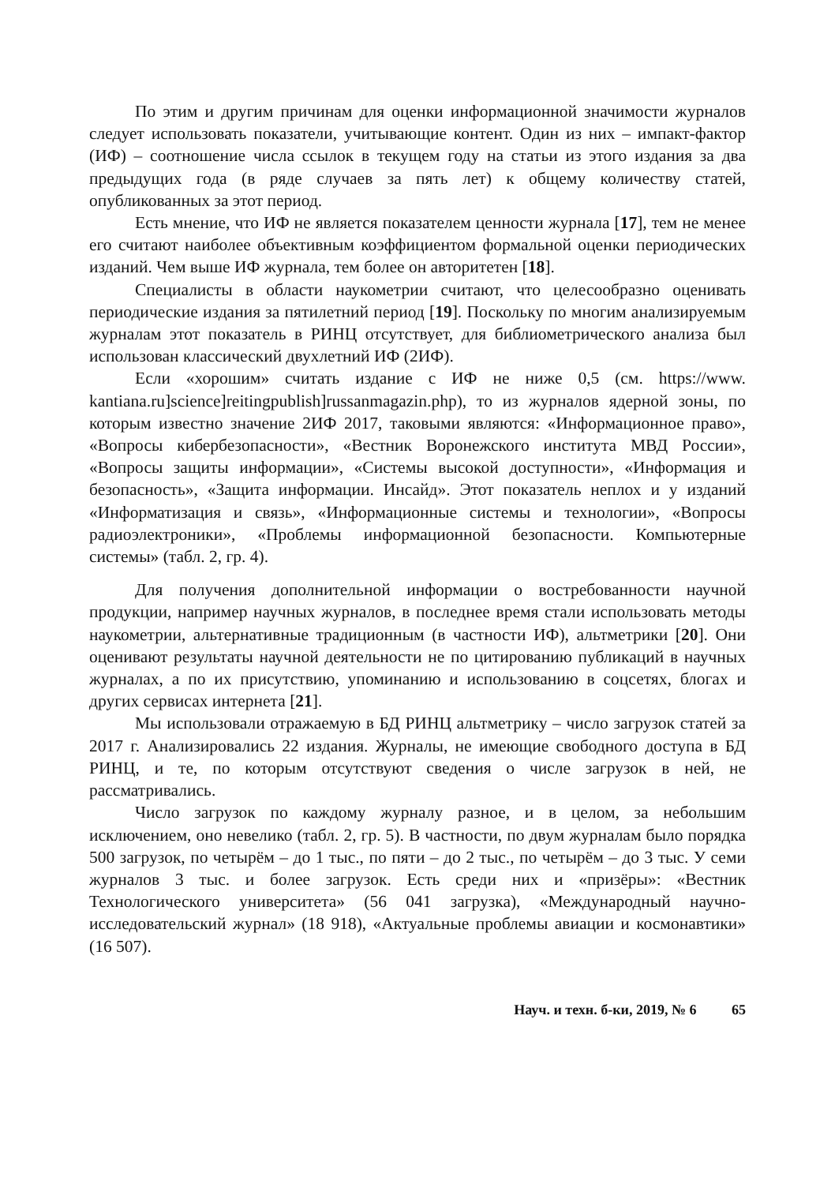По этим и другим причинам для оценки информационной значимости журналов следует использовать показатели, учитывающие контент. Один из них – импакт-фактор (ИФ) – соотношение числа ссылок в текущем году на статьи из этого издания за два предыдущих года (в ряде случаев за пять лет) к общему количеству статей, опубликованных за этот период.
Есть мнение, что ИФ не является показателем ценности журнала [17], тем не менее его считают наиболее объективным коэффициентом формальной оценки периодических изданий. Чем выше ИФ журнала, тем более он авторитетен [18].
Специалисты в области наукометрии считают, что целесообразно оценивать периодические издания за пятилетний период [19]. Поскольку по многим анализируемым журналам этот показатель в РИНЦ отсутствует, для библиометрического анализа был использован классический двухлетний ИФ (2ИФ).
Если «хорошим» считать издание с ИФ не ниже 0,5 (см. https://www. kantiana.ru]science]reitingpublish]russanmagazin.php), то из журналов ядерной зоны, по которым известно значение 2ИФ 2017, таковыми являются: «Информационное право», «Вопросы кибербезопасности», «Вестник Воронежского института МВД России», «Вопросы защиты информации», «Системы высокой доступности», «Информация и безопасность», «Защита информации. Инсайд». Этот показатель неплох и у изданий «Информатизация и связь», «Информационные системы и технологии», «Вопросы радиоэлектроники», «Проблемы информационной безопасности. Компьютерные системы» (табл. 2, гр. 4).
Для получения дополнительной информации о востребованности научной продукции, например научных журналов, в последнее время стали использовать методы наукометрии, альтернативные традиционным (в частности ИФ), альтметрики [20]. Они оценивают результаты научной деятельности не по цитированию публикаций в научных журналах, а по их присутствию, упоминанию и использованию в соцсетях, блогах и других сервисах интернета [21].
Мы использовали отражаемую в БД РИНЦ альтметрику – число загрузок статей за 2017 г. Анализировались 22 издания. Журналы, не имеющие свободного доступа в БД РИНЦ, и те, по которым отсутствуют сведения о числе загрузок в ней, не рассматривались.
Число загрузок по каждому журналу разное, и в целом, за небольшим исключением, оно невелико (табл. 2, гр. 5). В частности, по двум журналам было порядка 500 загрузок, по четырём – до 1 тыс., по пяти – до 2 тыс., по четырём – до 3 тыс. У семи журналов 3 тыс. и более загрузок. Есть среди них и «призёры»: «Вестник Технологического университета» (56 041 загрузка), «Международный научно-исследовательский журнал» (18 918), «Актуальные проблемы авиации и космонавтики» (16 507).
Науч. и техн. б-ки, 2019, № 6 65